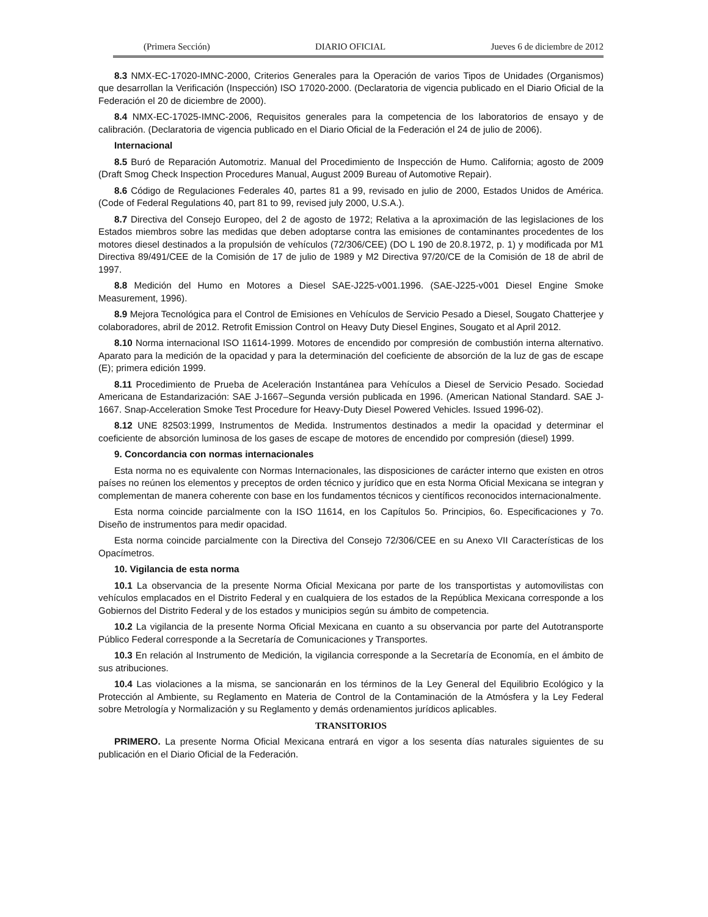(Primera Sección) DIARIO OFICIAL Jueves 6 de diciembre de 2012
8.3 NMX-EC-17020-IMNC-2000, Criterios Generales para la Operación de varios Tipos de Unidades (Organismos) que desarrollan la Verificación (Inspección) ISO 17020-2000. (Declaratoria de vigencia publicado en el Diario Oficial de la Federación el 20 de diciembre de 2000).
8.4 NMX-EC-17025-IMNC-2006, Requisitos generales para la competencia de los laboratorios de ensayo y de calibración. (Declaratoria de vigencia publicado en el Diario Oficial de la Federación el 24 de julio de 2006).
Internacional
8.5 Buró de Reparación Automotriz. Manual del Procedimiento de Inspección de Humo. California; agosto de 2009 (Draft Smog Check Inspection Procedures Manual, August 2009 Bureau of Automotive Repair).
8.6 Código de Regulaciones Federales 40, partes 81 a 99, revisado en julio de 2000, Estados Unidos de América. (Code of Federal Regulations 40, part 81 to 99, revised july 2000, U.S.A.).
8.7 Directiva del Consejo Europeo, del 2 de agosto de 1972; Relativa a la aproximación de las legislaciones de los Estados miembros sobre las medidas que deben adoptarse contra las emisiones de contaminantes procedentes de los motores diesel destinados a la propulsión de vehículos (72/306/CEE) (DO L 190 de 20.8.1972, p. 1) y modificada por M1 Directiva 89/491/CEE de la Comisión de 17 de julio de 1989 y M2 Directiva 97/20/CE de la Comisión de 18 de abril de 1997.
8.8 Medición del Humo en Motores a Diesel SAE-J225-v001.1996. (SAE-J225-v001 Diesel Engine Smoke Measurement, 1996).
8.9 Mejora Tecnológica para el Control de Emisiones en Vehículos de Servicio Pesado a Diesel, Sougato Chatterjee y colaboradores, abril de 2012. Retrofit Emission Control on Heavy Duty Diesel Engines, Sougato et al April 2012.
8.10 Norma internacional ISO 11614-1999. Motores de encendido por compresión de combustión interna alternativo. Aparato para la medición de la opacidad y para la determinación del coeficiente de absorción de la luz de gas de escape (E); primera edición 1999.
8.11 Procedimiento de Prueba de Aceleración Instantánea para Vehículos a Diesel de Servicio Pesado. Sociedad Americana de Estandarización: SAE J-1667–Segunda versión publicada en 1996. (American National Standard. SAE J-1667. Snap-Acceleration Smoke Test Procedure for Heavy-Duty Diesel Powered Vehicles. Issued 1996-02).
8.12 UNE 82503:1999, Instrumentos de Medida. Instrumentos destinados a medir la opacidad y determinar el coeficiente de absorción luminosa de los gases de escape de motores de encendido por compresión (diesel) 1999.
9. Concordancia con normas internacionales
Esta norma no es equivalente con Normas Internacionales, las disposiciones de carácter interno que existen en otros países no reúnen los elementos y preceptos de orden técnico y jurídico que en esta Norma Oficial Mexicana se integran y complementan de manera coherente con base en los fundamentos técnicos y científicos reconocidos internacionalmente.
Esta norma coincide parcialmente con la ISO 11614, en los Capítulos 5o. Principios, 6o. Especificaciones y 7o. Diseño de instrumentos para medir opacidad.
Esta norma coincide parcialmente con la Directiva del Consejo 72/306/CEE en su Anexo VII Características de los Opacímetros.
10. Vigilancia de esta norma
10.1 La observancia de la presente Norma Oficial Mexicana por parte de los transportistas y automovilistas con vehículos emplacados en el Distrito Federal y en cualquiera de los estados de la República Mexicana corresponde a los Gobiernos del Distrito Federal y de los estados y municipios según su ámbito de competencia.
10.2 La vigilancia de la presente Norma Oficial Mexicana en cuanto a su observancia por parte del Autotransporte Público Federal corresponde a la Secretaría de Comunicaciones y Transportes.
10.3 En relación al Instrumento de Medición, la vigilancia corresponde a la Secretaría de Economía, en el ámbito de sus atribuciones.
10.4 Las violaciones a la misma, se sancionarán en los términos de la Ley General del Equilibrio Ecológico y la Protección al Ambiente, su Reglamento en Materia de Control de la Contaminación de la Atmósfera y la Ley Federal sobre Metrología y Normalización y su Reglamento y demás ordenamientos jurídicos aplicables.
TRANSITORIOS
PRIMERO. La presente Norma Oficial Mexicana entrará en vigor a los sesenta días naturales siguientes de su publicación en el Diario Oficial de la Federación.